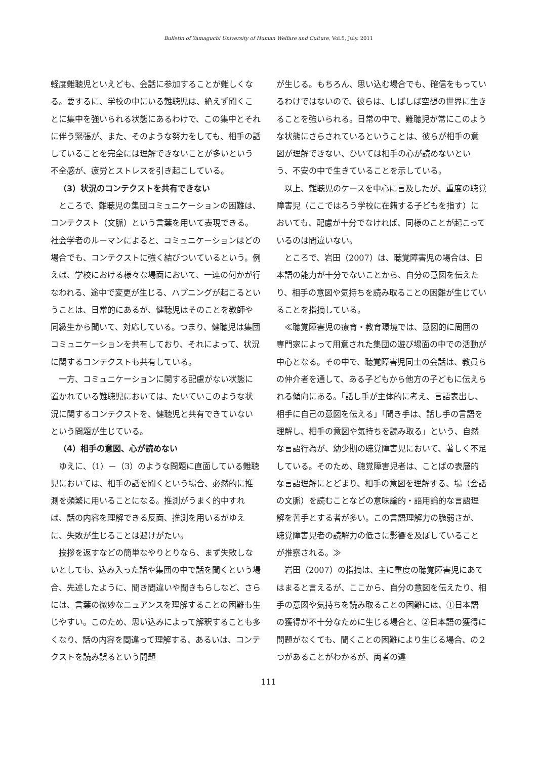Bulletin of Yamaguchi University of Human Welfare and Culture, Vol.5, July. 2011
軽度難聴児といえども、会話に参加することが難しくなる。要するに、学校の中にいる難聴児は、絶えず聞くことに集中を強いられる状態にあるわけで、この集中とそれに伴う緊張が、また、そのような努力をしても、相手の話していることを完全には理解できないことが多いという不全感が、疲労とストレスを引き起こしている。
（3）状況のコンテクストを共有できない
　ところで、難聴児の集団コミュニケーションの困難は、コンテクスト（文脈）という言葉を用いて表現できる。社会学者のルーマンによると、コミュニケーションはどの場合でも、コンテクストに強く結びついているという。例えば、学校における様々な場面において、一連の何かが行なわれる、途中で変更が生じる、ハプニングが起こるということは、日常的にあるが、健聴児はそのことを教師や同級生から聞いて、対応している。つまり、健聴児は集団コミュニケーションを共有しており、それによって、状況に関するコンテクストも共有している。
　一方、コミュニケーションに関する配慮がない状態に置かれている難聴児においては、たいていこのような状況に関するコンテクストを、健聴児と共有できていないという問題が生じている。
（4）相手の意図、心が読めない
　ゆえに、（1）－（3）のような問題に直面している難聴児においては、相手の話を聞くという場合、必然的に推測を頻繁に用いることになる。推測がうまく的中すれば、話の内容を理解できる反面、推測を用いるがゆえに、失敗が生じることは避けがたい。
　挨拶を返すなどの簡単なやりとりなら、まず失敗しないとしても、込み入った話や集団の中で話を聞くという場合、先述したように、聞き間違いや聞きもらしなど、さらには、言葉の微妙なニュアンスを理解することの困難も生じやすい。このため、思い込みによって解釈することも多くなり、話の内容を間違って理解する、あるいは、コンテクストを読み誤るという問題
が生じる。もちろん、思い込む場合でも、確信をもっているわけではないので、彼らは、しばしば空想の世界に生きることを強いられる。日常の中で、難聴児が常にこのような状態にさらされているということは、彼らが相手の意図が理解できない、ひいては相手の心が読めないという、不安の中で生きていることを示している。
　以上、難聴児のケースを中心に言及したが、重度の聴覚障害児（ここではろう学校に在籍する子どもを指す）においても、配慮が十分でなければ、同様のことが起こっているのは間違いない。
　ところで、岩田（2007）は、聴覚障害児の場合は、日本語の能力が十分でないことから、自分の意図を伝えたり、相手の意図や気持ちを読み取ることの困難が生じていることを指摘している。
　≪聴覚障害児の療育・教育環境では、意図的に周囲の専門家によって用意された集団の遊び場面の中での活動が中心となる。その中で、聴覚障害児同士の会話は、教員らの仲介者を通して、ある子どもから他方の子どもに伝えられる傾向にある。「話し手が主体的に考え、言語表出し、相手に自己の意図を伝える」「聞き手は、話し手の言語を理解し、相手の意図や気持ちを読み取る」という、自然な言語行為が、幼少期の聴覚障害児において、著しく不足している。そのため、聴覚障害児者は、ことばの表層的な言語理解にとどまり、相手の意図を理解する、場（会話の文脈）を読むことなどの意味論的・語用論的な言語理解を苦手とする者が多い。この言語理解力の脆弱さが、聴覚障害児者の読解力の低さに影響を及ぼしていることが推察される。≫
　岩田（2007）の指摘は、主に重度の聴覚障害児にあてはまると言えるが、ここから、自分の意図を伝えたり、相手の意図や気持ちを読み取ることの困難には、①日本語の獲得が不十分なために生じる場合と、②日本語の獲得に問題がなくても、聞くことの困難により生じる場合、の２つがあることがわかるが、両者の違
111